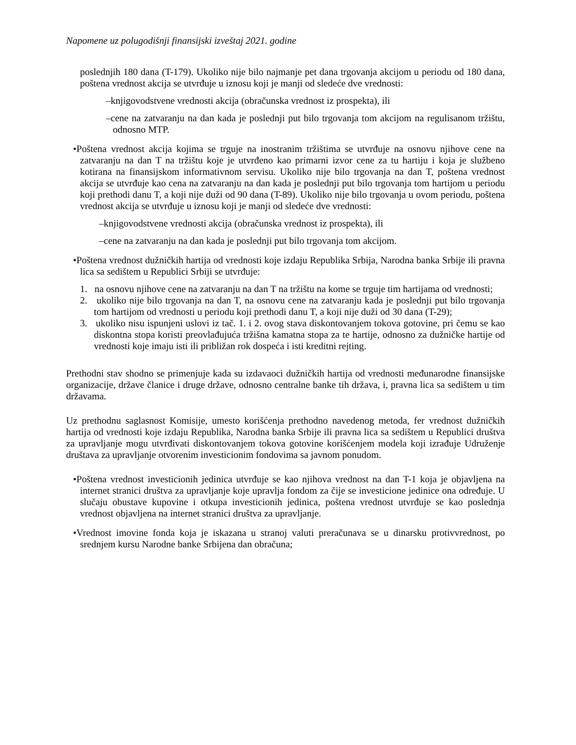Napomene uz polugodišnji finansijski izveštaj 2021. godine
poslednjih 180 dana (T-179). Ukoliko nije bilo najmanje pet dana trgovanja akcijom u periodu od 180 dana, poštena vrednost akcija se utvrđuje u iznosu koji je manji od sledeće dve vrednosti:
–knjigovodstvene vrednosti akcija (obračunska vrednost iz prospekta), ili
–cene na zatvaranju na dan kada je poslednji put bilo trgovanja tom akcijom na regulisanom tržištu, odnosno MTP.
•Poštena vrednost akcija kojima se trguje na inostranim tržištima se utvrđuje na osnovu njihove cene na zatvaranju na dan T na tržištu koje je utvrđeno kao primarni izvor cene za tu hartiju i koja je službeno kotirana na finansijskom informativnom servisu. Ukoliko nije bilo trgovanja na dan T, poštena vrednost akcija se utvrđuje kao cena na zatvaranju na dan kada je poslednji put bilo trgovanja tom hartijom u periodu koji prethodi danu T, a koji nije duži od 90 dana (T-89). Ukoliko nije bilo trgovanja u ovom periodu, poštena vrednost akcija se utvrđuje u iznosu koji je manji od sledeće dve vrednosti:
–knjigovodstvene vrednosti akcija (obračunska vrednost iz prospekta), ili
–cene na zatvaranju na dan kada je poslednji put bilo trgovanja tom akcijom.
•Poštena vrednost dužničkih hartija od vrednosti koje izdaju Republika Srbija, Narodna banka Srbije ili pravna lica sa sedištem u Republici Srbiji se utvrđuje:
1. na osnovu njihove cene na zatvaranju na dan T na tržištu na kome se trguje tim hartijama od vrednosti;
2. ukoliko nije bilo trgovanja na dan T, na osnovu cene na zatvaranju kada je poslednji put bilo trgovanja tom hartijom od vrednosti u periodu koji prethodi danu T, a koji nije duži od 30 dana (T-29);
3. ukoliko nisu ispunjeni uslovi iz tač. 1. i 2. ovog stava diskontovanjem tokova gotovine, pri čemu se kao diskontna stopa koristi preovlađujuća tržišna kamatna stopa za te hartije, odnosno za dužničke hartije od vrednosti koje imaju isti ili približan rok dospeća i isti kreditni rejting.
Prethodni stav shodno se primenjuje kada su izdavaoci dužničkih hartija od vrednosti međunarodne finansijske organizacije, države članice i druge države, odnosno centralne banke tih država, i, pravna lica sa sedištem u tim državama.
Uz prethodnu saglasnost Komisije, umesto korišćenja prethodno navedenog metoda, fer vrednost dužničkih hartija od vrednosti koje izdaju Republika, Narodna banka Srbije ili pravna lica sa sedištem u Republici društva za upravljanje mogu utvrđivati diskontovanjem tokova gotovine korišćenjem modela koji izrađuje Udruženje društava za upravljanje otvorenim investicionim fondovima sa javnom ponudom.
•Poštena vrednost investicionih jedinica utvrđuje se kao njihova vrednost na dan T-1 koja je objavljena na internet stranici društva za upravljanje koje upravlja fondom za čije se investicione jedinice ona određuje. U slučaju obustave kupovine i otkupa investicionih jedinica, poštena vrednost utvrđuje se kao poslednja vrednost objavljena na internet stranici društva za upravljanje.
•Vrednost imovine fonda koja je iskazana u stranoj valuti preračunava se u dinarsku protivvrednost, po srednjem kursu Narodne banke Srbijena dan obračuna;